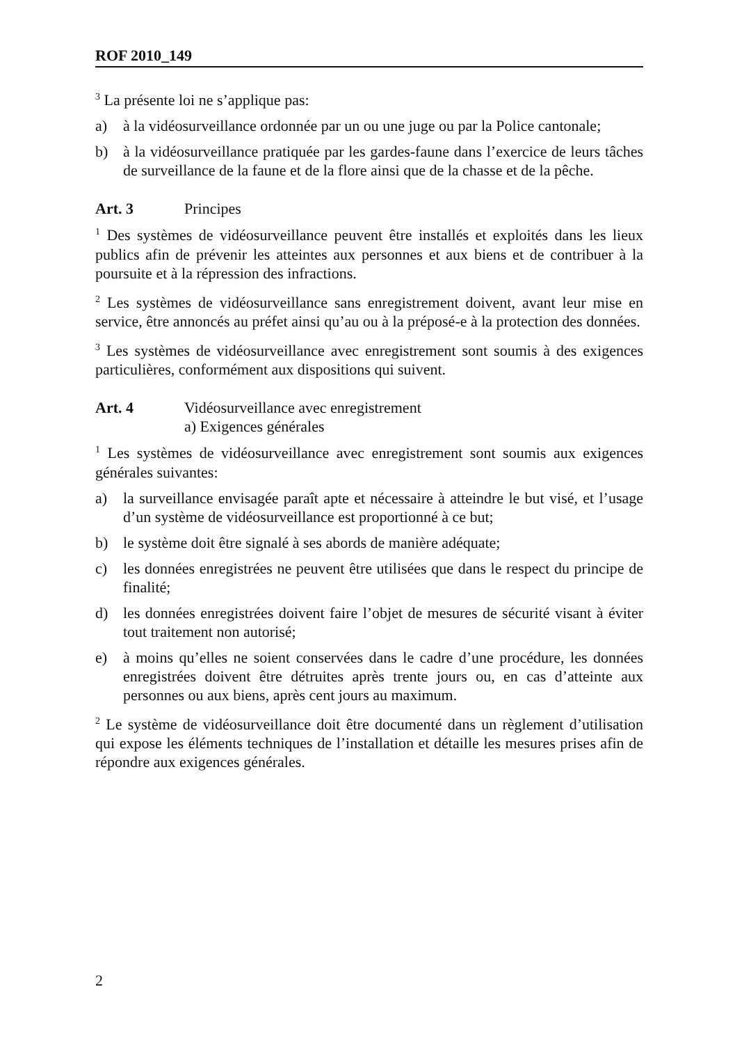ROF 2010_149
<sup>3</sup> La présente loi ne s’applique pas:
a) à la vidéosurveillance ordonnée par un ou une juge ou par la Police cantonale;
b) à la vidéosurveillance pratiquée par les gardes-faune dans l’exercice de leurs tâches de surveillance de la faune et de la flore ainsi que de la chasse et de la pêche.
Art. 3 Principes
<sup>1</sup> Des systèmes de vidéosurveillance peuvent être installés et exploités dans les lieux publics afin de prévenir les atteintes aux personnes et aux biens et de contribuer à la poursuite et à la répression des infractions.
<sup>2</sup> Les systèmes de vidéosurveillance sans enregistrement doivent, avant leur mise en service, être annoncés au préfet ainsi qu’au ou à la préposé-e à la protection des données.
<sup>3</sup> Les systèmes de vidéosurveillance avec enregistrement sont soumis à des exigences particulières, conformément aux dispositions qui suivent.
Art. 4 Vidéosurveillance avec enregistrement
a) Exigences générales
<sup>1</sup> Les systèmes de vidéosurveillance avec enregistrement sont soumis aux exigences générales suivantes:
a) la surveillance envisagée paraît apte et nécessaire à atteindre le but visé, et l’usage d’un système de vidéosurveillance est proportionné à ce but;
b) le système doit être signalé à ses abords de manière adéquate;
c) les données enregistrées ne peuvent être utilisées que dans le respect du principe de finalité;
d) les données enregistrées doivent faire l’objet de mesures de sécurité visant à éviter tout traitement non autorisé;
e) à moins qu’elles ne soient conservées dans le cadre d’une procédure, les données enregistrées doivent être détruites après trente jours ou, en cas d’atteinte aux personnes ou aux biens, après cent jours au maximum.
<sup>2</sup> Le système de vidéosurveillance doit être documenté dans un règlement d’utilisation qui expose les éléments techniques de l’installation et détaille les mesures prises afin de répondre aux exigences générales.
2